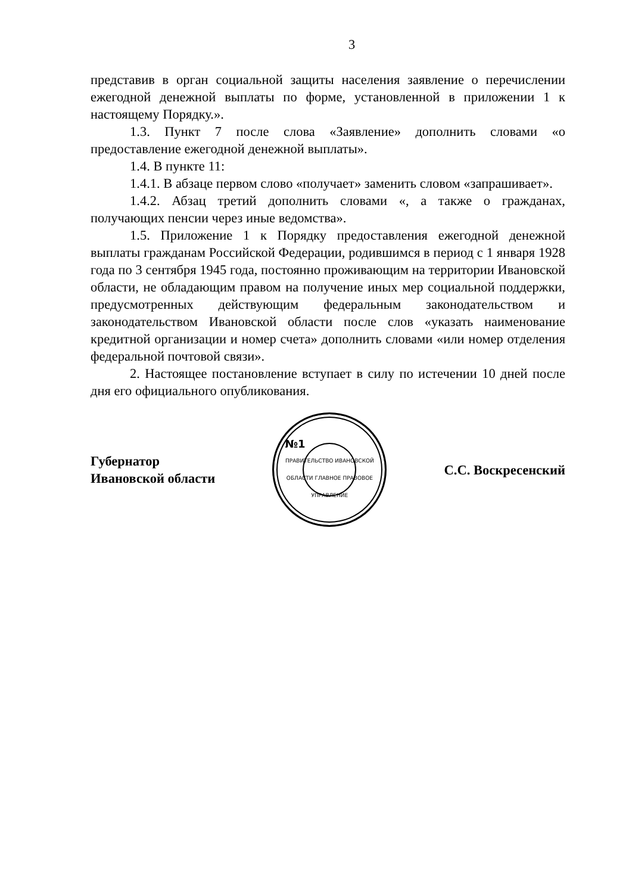3
представив в орган социальной защиты населения заявление о перечислении ежегодной денежной выплаты по форме, установленной в приложении 1 к настоящему Порядку.».
1.3. Пункт 7 после слова «Заявление» дополнить словами «о предоставление ежегодной денежной выплаты».
1.4. В пункте 11:
1.4.1. В абзаце первом слово «получает» заменить словом «запрашивает».
1.4.2. Абзац третий дополнить словами «, а также о гражданах, получающих пенсии через иные ведомства».
1.5. Приложение 1 к Порядку предоставления ежегодной денежной выплаты гражданам Российской Федерации, родившимся в период с 1 января 1928 года по 3 сентября 1945 года, постоянно проживающим на территории Ивановской области, не обладающим правом на получение иных мер социальной поддержки, предусмотренных действующим федеральным законодательством и законодательством Ивановской области после слов «указать наименование кредитной организации и номер счета» дополнить словами «или номер отделения федеральной почтовой связи».
2. Настоящее постановление вступает в силу по истечении 10 дней после дня его официального опубликования.
Губернатор
Ивановской области
№1
ПРАВИТЕЛЬСТВО ИВАНОВСКОЙ ОБЛАСТИ ГЛАВНОЕ ПРАВОВОЕ УПРАВЛЕНИЕ
С.С. Воскресенский